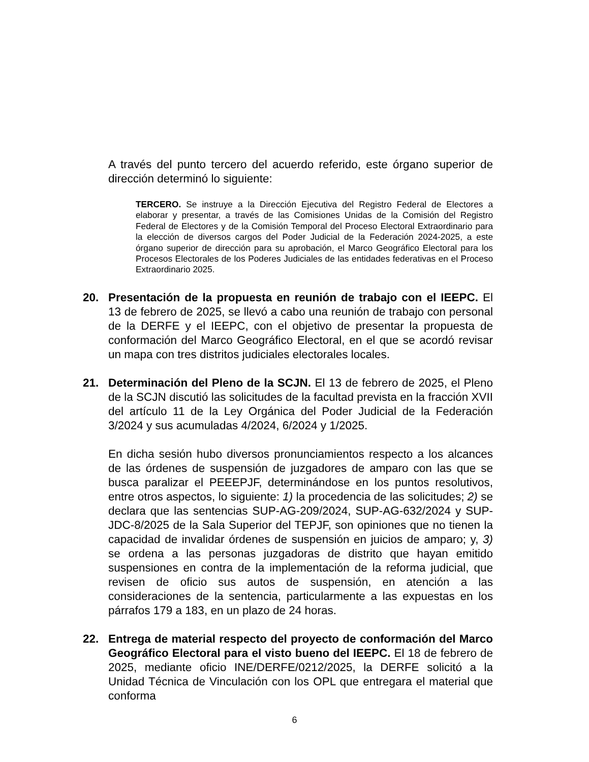A través del punto tercero del acuerdo referido, este órgano superior de dirección determinó lo siguiente:
TERCERO. Se instruye a la Dirección Ejecutiva del Registro Federal de Electores a elaborar y presentar, a través de las Comisiones Unidas de la Comisión del Registro Federal de Electores y de la Comisión Temporal del Proceso Electoral Extraordinario para la elección de diversos cargos del Poder Judicial de la Federación 2024-2025, a este órgano superior de dirección para su aprobación, el Marco Geográfico Electoral para los Procesos Electorales de los Poderes Judiciales de las entidades federativas en el Proceso Extraordinario 2025.
20. Presentación de la propuesta en reunión de trabajo con el IEEPC. El 13 de febrero de 2025, se llevó a cabo una reunión de trabajo con personal de la DERFE y el IEEPC, con el objetivo de presentar la propuesta de conformación del Marco Geográfico Electoral, en el que se acordó revisar un mapa con tres distritos judiciales electorales locales.
21. Determinación del Pleno de la SCJN. El 13 de febrero de 2025, el Pleno de la SCJN discutió las solicitudes de la facultad prevista en la fracción XVII del artículo 11 de la Ley Orgánica del Poder Judicial de la Federación 3/2024 y sus acumuladas 4/2024, 6/2024 y 1/2025.
En dicha sesión hubo diversos pronunciamientos respecto a los alcances de las órdenes de suspensión de juzgadores de amparo con las que se busca paralizar el PEEEPJF, determinándose en los puntos resolutivos, entre otros aspectos, lo siguiente: 1) la procedencia de las solicitudes; 2) se declara que las sentencias SUP-AG-209/2024, SUP-AG-632/2024 y SUP-JDC-8/2025 de la Sala Superior del TEPJF, son opiniones que no tienen la capacidad de invalidar órdenes de suspensión en juicios de amparo; y, 3) se ordena a las personas juzgadoras de distrito que hayan emitido suspensiones en contra de la implementación de la reforma judicial, que revisen de oficio sus autos de suspensión, en atención a las consideraciones de la sentencia, particularmente a las expuestas en los párrafos 179 a 183, en un plazo de 24 horas.
22. Entrega de material respecto del proyecto de conformación del Marco Geográfico Electoral para el visto bueno del IEEPC. El 18 de febrero de 2025, mediante oficio INE/DERFE/0212/2025, la DERFE solicitó a la Unidad Técnica de Vinculación con los OPL que entregara el material que conforma
6